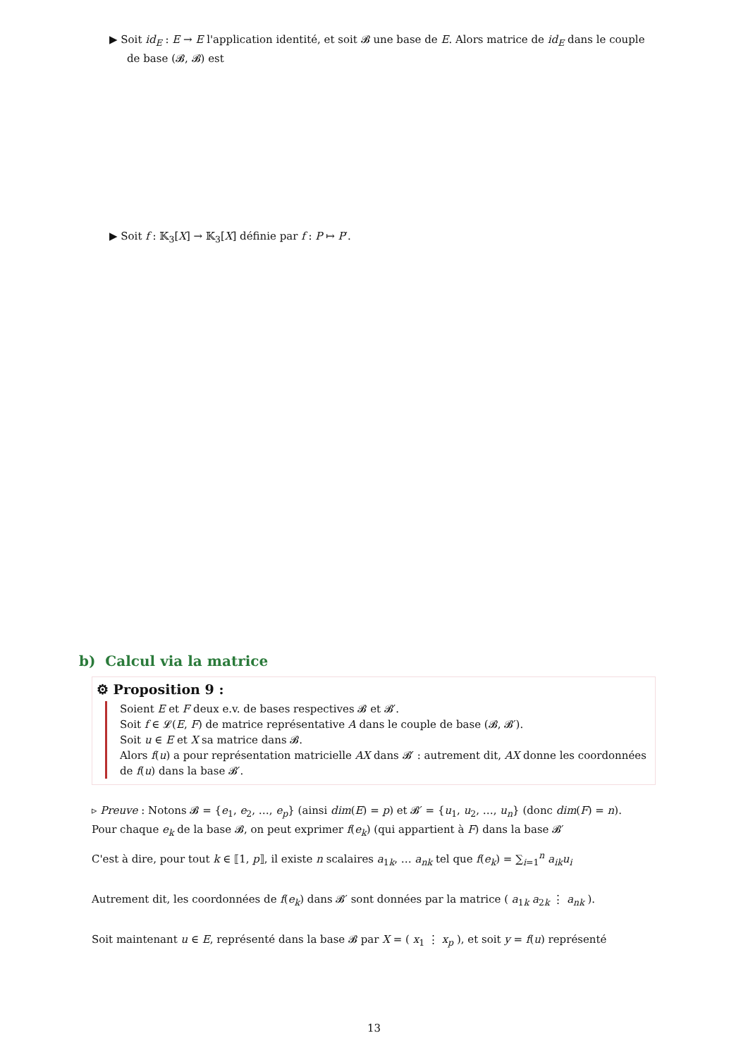▶ Soit id<sub>E</sub> : E → E l'application identité, et soit 𝓑 une base de E. Alors matrice de id<sub>E</sub> dans le couple de base (𝓑, 𝓑) est
▶ Soit f : 𝕂<sub>3</sub>[X] → 𝕂<sub>3</sub>[X] définie par f : P ↦ P′.
b) Calcul via la matrice
⚙ Proposition 9 :
Soient E et F deux e.v. de bases respectives 𝓑 et 𝓑′.
Soit f ∈ 𝓛(E, F) de matrice représentative A dans le couple de base (𝓑, 𝓑′).
Soit u ∈ E et X sa matrice dans 𝓑.
Alors f(u) a pour représentation matricielle AX dans 𝓑′ : autrement dit, AX donne les coordonnées de f(u) dans la base 𝓑′.
▹ Preuve : Notons 𝓑 = {e<sub>1</sub>, e<sub>2</sub>, …, e<sub>p</sub>} (ainsi dim(E) = p) et 𝓑′ = {u<sub>1</sub>, u<sub>2</sub>, …, u<sub>n</sub>} (donc dim(F) = n).
Pour chaque e<sub>k</sub> de la base 𝓑, on peut exprimer f(e<sub>k</sub>) (qui appartient à F) dans la base 𝓑′
C'est à dire, pour tout k ∈ ⟦1, p⟧, il existe n scalaires a<sub>1k</sub>, … a<sub>nk</sub> tel que f(e<sub>k</sub>) = ∑<sub>i=1</sub><sup>n</sup> a<sub>ik</sub>u<sub>i</sub>
Autrement dit, les coordonnées de f(e<sub>k</sub>) dans 𝓑′ sont données par la matrice ( a<sub>1k</sub> a<sub>2k</sub> ⋮ a<sub>nk</sub> ).
Soit maintenant u ∈ E, représenté dans la base 𝓑 par X = ( x<sub>1</sub> ⋮ x<sub>p</sub> ), et soit y = f(u) représenté
13